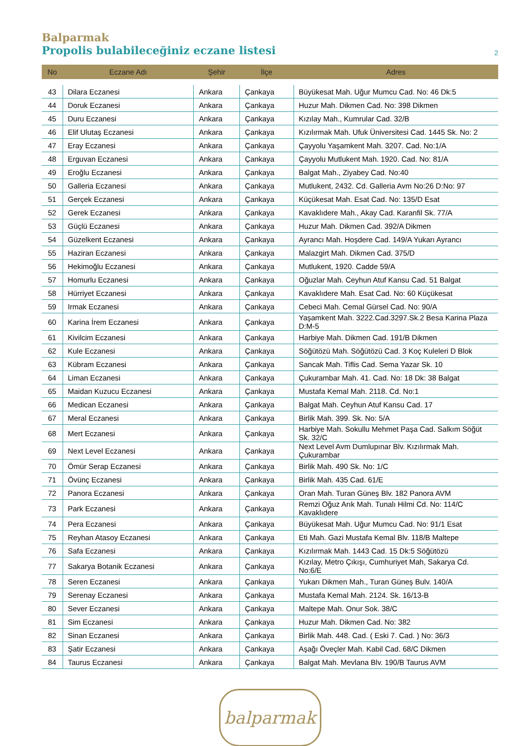Balparmak
Propolis bulabileceğiniz eczane listesi 2
| No | Eczane Adı | Şehir | İlçe | Adres |
| --- | --- | --- | --- | --- |
| 43 | Dilara Eczanesi | Ankara | Çankaya | Büyükesat Mah. Uğur Mumcu Cad. No: 46 Dk:5 |
| 44 | Doruk Eczanesi | Ankara | Çankaya | Huzur Mah. Dikmen Cad. No: 398 Dikmen |
| 45 | Duru Eczanesi | Ankara | Çankaya | Kızılay Mah., Kumrular Cad. 32/B |
| 46 | Elif Ulutaş Eczanesi | Ankara | Çankaya | Kızılırmak Mah. Ufuk Üniversitesi Cad. 1445 Sk. No: 2 |
| 47 | Eray Eczanesi | Ankara | Çankaya | Çayyolu Yaşamkent Mah. 3207. Cad. No:1/A |
| 48 | Erguvan Eczanesi | Ankara | Çankaya | Çayyolu Mutlukent Mah. 1920. Cad. No: 81/A |
| 49 | Eroğlu Eczanesi | Ankara | Çankaya | Balgat Mah., Ziyabey Cad. No:40 |
| 50 | Galleria Eczanesi | Ankara | Çankaya | Mutlukent, 2432. Cd. Galleria Avm No:26 D:No: 97 |
| 51 | Gerçek Eczanesi | Ankara | Çankaya | Küçükesat Mah. Esat Cad. No: 135/D Esat |
| 52 | Gerek Eczanesi | Ankara | Çankaya | Kavaklıdere Mah., Akay Cad. Karanfil Sk. 77/A |
| 53 | Güçlü Eczanesi | Ankara | Çankaya | Huzur Mah. Dikmen Cad. 392/A Dikmen |
| 54 | Güzelkent Eczanesi | Ankara | Çankaya | Ayrancı Mah. Hoşdere Cad. 149/A Yukarı Ayrancı |
| 55 | Haziran Eczanesi | Ankara | Çankaya | Malazgirt Mah. Dikmen Cad. 375/D |
| 56 | Hekimoğlu Eczanesi | Ankara | Çankaya | Mutlukent, 1920. Cadde 59/A |
| 57 | Homurlu Eczanesi | Ankara | Çankaya | Oğuzlar Mah. Ceyhun Atuf Kansu Cad. 51 Balgat |
| 58 | Hürriyet Eczanesi | Ankara | Çankaya | Kavaklıdere Mah. Esat Cad. No: 60 Küçükesat |
| 59 | Irmak Eczanesi | Ankara | Çankaya | Cebeci Mah. Cemal Gürsel Cad. No: 90/A |
| 60 | Karina İrem Eczanesi | Ankara | Çankaya | Yaşamkent Mah. 3222.Cad.3297.Sk.2 Besa Karina Plaza D:M-5 |
| 61 | Kivilcim Eczanesi | Ankara | Çankaya | Harbiye Mah. Dikmen Cad. 191/B Dikmen |
| 62 | Kule Eczanesi | Ankara | Çankaya | Söğütözü Mah. Söğütözü Cad. 3 Koç Kuleleri D Blok |
| 63 | Kübram Eczanesi | Ankara | Çankaya | Sancak Mah. Tiflis Cad. Sema Yazar Sk. 10 |
| 64 | Liman Eczanesi | Ankara | Çankaya | Çukurambar Mah. 41. Cad. No: 18 Dk: 38 Balgat |
| 65 | Maidan Kuzucu Eczanesi | Ankara | Çankaya | Mustafa Kemal Mah. 2118. Cd. No:1 |
| 66 | Medican Eczanesi | Ankara | Çankaya | Balgat Mah. Ceyhun Atuf Kansu Cad. 17 |
| 67 | Meral Eczanesi | Ankara | Çankaya | Birlik Mah. 399. Sk. No: 5/A |
| 68 | Mert Eczanesi | Ankara | Çankaya | Harbiye Mah. Sokullu Mehmet Paşa Cad. Salkım Söğüt Sk. 32/C |
| 69 | Next Level Eczanesi | Ankara | Çankaya | Next Level Avm Dumlupınar Blv. Kızılırmak Mah. Çukurambar |
| 70 | Ömür Serap Eczanesi | Ankara | Çankaya | Birlik Mah. 490 Sk. No: 1/C |
| 71 | Övünç Eczanesi | Ankara | Çankaya | Birlik Mah. 435 Cad. 61/E |
| 72 | Panora Eczanesi | Ankara | Çankaya | Oran Mah. Turan Güneş Blv. 182 Panora AVM |
| 73 | Park Eczanesi | Ankara | Çankaya | Remzi Oğuz Arık Mah. Tunalı Hilmi Cd. No: 114/C Kavaklıdere |
| 74 | Pera Eczanesi | Ankara | Çankaya | Büyükesat Mah. Uğur Mumcu Cad. No: 91/1 Esat |
| 75 | Reyhan Atasoy Eczanesi | Ankara | Çankaya | Eti Mah. Gazi Mustafa Kemal Blv. 118/B Maltepe |
| 76 | Safa Eczanesi | Ankara | Çankaya | Kızılırmak Mah. 1443 Cad. 15 Dk:5 Söğütözü |
| 77 | Sakarya Botanik Eczanesi | Ankara | Çankaya | Kızılay, Metro Çıkışı, Cumhuriyet Mah, Sakarya Cd. No:6/E |
| 78 | Seren Eczanesi | Ankara | Çankaya | Yukarı Dikmen Mah., Turan Güneş Bulv. 140/A |
| 79 | Serenay Eczanesi | Ankara | Çankaya | Mustafa Kemal Mah. 2124. Sk. 16/13-B |
| 80 | Sever Eczanesi | Ankara | Çankaya | Maltepe Mah. Onur Sok. 38/C |
| 81 | Sim Eczanesi | Ankara | Çankaya | Huzur Mah. Dikmen Cad. No: 382 |
| 82 | Sinan Eczanesi | Ankara | Çankaya | Birlik Mah. 448. Cad. ( Eski 7. Cad. ) No: 36/3 |
| 83 | Şatir Eczanesi | Ankara | Çankaya | Aşağı Öveçler Mah. Kabil Cad. 68/C Dikmen |
| 84 | Taurus Eczanesi | Ankara | Çankaya | Balgat Mah. Mevlana Blv. 190/B Taurus AVM |
balparmak